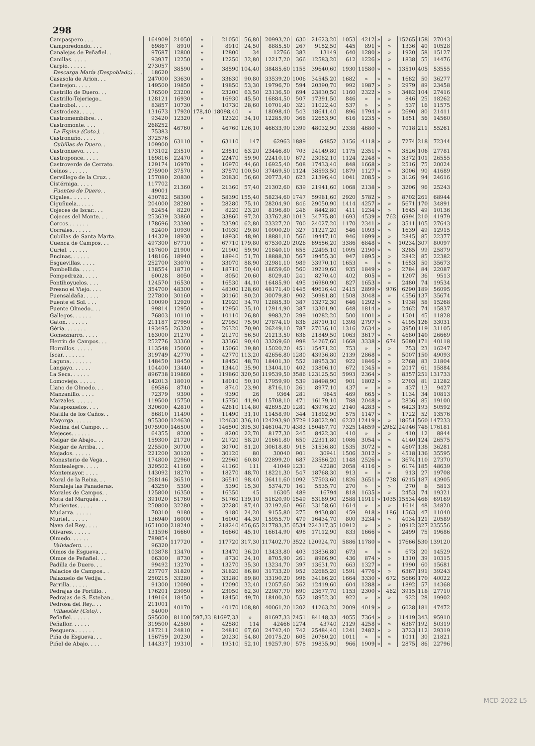298
| Campaspero . . . | 164909 | 21050 | » | 21050 | 56,80 | 20993,20 | 630 | 21623,20 | 1053 | 4212 | » | » | 15265 | 158 | 27043 |
| Camporedondo. . . . | 69867 | 8910 | » | 8910 | 24,50 | 8885,50 | 267 | 9152,50 | 445 | 891 | » | » | 1336 | 40 | 10528 |
| Canalejas de Peñafiel. . | 97687 | 12800 | » | 12800 | 34 | 12766 | 383 | 13149 | 640 | 1280 | » | » | 1920 | 58 | 15127 |
| Canillas. . . . . | 93937 | 12250 | » | 12250 | 32,80 | 12217,20 | 366 | 12583,20 | 612 | 1226 | » | » | 1838 | 55 | 14476 |
| Carpio. . . . . . | 273057 | 38590 | » | 38590 | 104,40 | 38485,60 | 1155 | 39640,60 | 1930 | 11580 | » | » | 13510 | 405 | 53555 |
| Descarga María (Despoblado) . . . | 18620 | | | | | | | | | | | | | | |
| Casasola de Arion. . . | 247000 | 33630 | » | 33630 | 90,80 | 33539,20 | 1006 | 34545,20 | 1682 | » | » | » | 1682 | 50 | 36277 |
| Castrejon. . . . . | 149500 | 19850 | » | 19850 | 53,30 | 19796,70 | 594 | 20390,70 | 992 | 1987 | » | » | 2979 | 89 | 23458 |
| Castrillo de Duero. . . | 176500 | 23200 | » | 23200 | 63,50 | 23136,50 | 694 | 23830,50 | 1160 | 2322 | » | » | 3482 | 104 | 27416 |
| Castrillo-Tejeriego.. | 128121 | 16930 | » | 16930 | 45,50 | 16884,50 | 507 | 17391,50 | 846 | » | » | » | 846 | 25 | 18262 |
| Castrobol. . . . . | 83857 | 10730 | » | 10730 | 28,60 | 10701,40 | 321 | 11022,40 | 537 | » | » | » | 537 | 16 | 11575 |
| Castrodeza. . . . . | 131673 | 17920 | 178,40 | 18098,40 | » | 18098,40 | 543 | 18641,40 | 896 | 1794 | » | » | 2690 | 80 | 21411 |
| Castromembibre. . . | 93420 | 12320 | » | 12320 | 34,10 | 12285,90 | 368 | 12653,90 | 616 | 1235 | » | » | 1851 | 56 | 14560 |
| Castromonte. . . . | 268252 | 46760 | » | 46760 | 126,10 | 46633,90 | 1399 | 48032,90 | 2338 | 4680 | » | » | 7018 | 211 | 55261 |
| La Espina (Coto.) . . | 75383 | | | | | | | | | | | | | | |
| Castronuño. . . . . | 372576 | 63110 | » | 63110 | 147 | 62963 | 1889 | 64852 | 3156 | 4118 | » | » | 7274 | 218 | 72344 |
| Cubillas de Duero . . | 109900 | | | | | | | | | | | | | | |
| Castronuevo. . . . . | 173102 | 23510 | » | 23510 | 63,20 | 23446,80 | 703 | 24149,80 | 1175 | 2351 | » | » | 3526 | 106 | 27781 |
| Castroponce. . . . . | 169816 | 22470 | » | 22470 | 59,90 | 22410,10 | 672 | 23082,10 | 1124 | 2248 | » | » | 3372 | 101 | 26555 |
| Castroverde de Cerrato. | 129174 | 16970 | » | 16970 | 44,60 | 16925,40 | 508 | 17433,40 | 848 | 1668 | » | » | 2516 | 75 | 20024 |
| Ceinos . . . . . . | 275900 | 37570 | » | 37570 | 100,50 | 37469,50 | 1124 | 38593,50 | 1879 | 1127 | » | » | 3006 | 90 | 41689 |
| Cervillego de la Cruz. . | 157080 | 20830 | » | 20830 | 56,60 | 20773,40 | 623 | 21396,40 | 1041 | 2085 | » | » | 3126 | 94 | 24616 |
| Cistérniga. . . . . | 117702 | 21360 | » | 21360 | 57,40 | 21302,60 | 639 | 21941,60 | 1068 | 2138 | » | » | 3206 | 96 | 25243 |
| Fuentes de Duero . . | 49001 | | | | | | | | | | | | | | |
| Cigales.. . . . . . | 430782 | 58390 | » | 58390 | 155,40 | 58234,60 | 1747 | 59981,60 | 2920 | 5782 | » | » | 8702 | 261 | 68944 |
| Ciguñuela.. . . . . | 204000 | 28280 | » | 28280 | 75,10 | 28204,90 | 846 | 29050,90 | 1414 | 4257 | » | » | 5671 | 170 | 34891 |
| Cojeces de Iscar.. . . | 62454 | 8220 | » | 8220 | 23,20 | 8196,80 | 246 | 8442,80 | 411 | 1234 | » | » | 1645 | 49 | 10136 |
| Cojeces del Monte. . . | 253639 | 33860 | » | 33860 | 97,20 | 33762,80 | 1013 | 34775,80 | 1693 | 4539 | » | 762 | 6994 | 210 | 41979 |
| Corcos.. . . . . . | 178696 | 23390 | » | 23390 | 62,80 | 23327,20 | 700 | 24027,20 | 1170 | 2341 | » | » | 3511 | 105 | 27643 |
| Corrales. . . . . . | 82400 | 10930 | » | 10930 | 29,80 | 10900,20 | 327 | 11227,20 | 546 | 1093 | » | » | 1639 | 49 | 12915 |
| Cubillas de Santa Marta. | 144329 | 18930 | » | 18930 | 48,90 | 18881,10 | 566 | 19447,10 | 946 | 1899 | » | » | 2845 | 85 | 22377 |
| Cuenca de Campos. . . | 497300 | 67710 | » | 67710 | 179,80 | 67530,20 | 2026 | 69556,20 | 3386 | 6848 | » | » | 10234 | 307 | 80097 |
| Curiel. . . . . . . | 167600 | 21900 | » | 21900 | 59,90 | 21840,10 | 655 | 22495,10 | 1095 | 2190 | » | » | 3285 | 99 | 25879 |
| Encinas. . . . . . | 148166 | 18940 | » | 18940 | 51,70 | 18888,30 | 567 | 19455,30 | 947 | 1895 | » | » | 2842 | 85 | 22382 |
| Esguevillas. . . . . | 252700 | 33070 | » | 33070 | 88,90 | 32981,10 | 989 | 33970,10 | 1653 | » | » | » | 1653 | 50 | 35673 |
| Fombellida. . . . . | 138554 | 18710 | » | 18710 | 50,40 | 18659,60 | 560 | 19219,60 | 935 | 1849 | » | » | 2784 | 84 | 22087 |
| Fompedraza. . . . . | 60028 | 8050 | » | 8050 | 20,60 | 8029,40 | 241 | 8270,40 | 402 | 805 | » | » | 1207 | 36 | 9513 |
| Fontihoyuelos. . . . | 124570 | 16530 | » | 16530 | 44,10 | 16485,90 | 495 | 16980,90 | 827 | 1653 | » | » | 2480 | 74 | 19534 |
| Fresno el Viejo. . . . | 354700 | 48300 | » | 48300 | 128,60 | 48171,40 | 1445 | 49616,40 | 2415 | 2899 | » | 976 | 6290 | 189 | 56095 |
| Fuensaldaña. . . . . | 227800 | 30160 | » | 30160 | 80,20 | 30079,80 | 902 | 30981,80 | 1508 | 3048 | » | » | 4556 | 137 | 35674 |
| Fuente el Sol. . . . | 100090 | 12920 | » | 12920 | 34,70 | 12885,30 | 387 | 13272,30 | 646 | 1292 | » | » | 1938 | 58 | 15268 |
| Fuente Olmedo.. . . | 99814 | 12950 | » | 12950 | 35,10 | 12914,90 | 387 | 13301,90 | 648 | 1814 | » | » | 2462 | 74 | 15837 |
| Gallegos. . . . . . | 76803 | 10110 | » | 10110 | 26,80 | 9983,20 | 299 | 10282,20 | 500 | 1001 | » | » | 1501 | 45 | 11828 |
| Gaton. . . . . . . | 211187 | 27950 | » | 27950 | 75,90 | 27874,10 | 836 | 28710,10 | 1398 | 2797 | » | » | 4195 | 126 | 33031 |
| Géria. . . . . . . | 193495 | 26320 | » | 26320 | 70,90 | 26249,10 | 787 | 27036,10 | 1316 | 2634 | » | » | 3950 | 119 | 31105 |
| Gomeznarro. . . . . | 163000 | 21270 | » | 21270 | 56,50 | 21213,50 | 636 | 21849,50 | 1063 | 3617 | » | » | 4680 | 140 | 26669 |
| Herrin de Campos. . . | 252776 | 33360 | » | 33360 | 90,40 | 33269,60 | 998 | 34267,60 | 1668 | 3338 | » | 674 | 5680 | 171 | 40118 |
| Hornillos. . . . . . | 113548 | 15060 | » | 15060 | 39,80 | 15020,20 | 451 | 15471,20 | 753 | » | » | » | 753 | 23 | 16247 |
| Iscar. . . . . . . | 319749 | 42770 | » | 42770 | 113,20 | 42656,80 | 1280 | 43936,80 | 2139 | 2868 | » | » | 5007 | 150 | 49093 |
| Laguna. . . . . . . | 148450 | 18450 | » | 18450 | 48,70 | 18401,30 | 552 | 18953,30 | 922 | 1846 | » | » | 2768 | 83 | 21804 |
| Langayo. . . . . . | 104400 | 13440 | » | 13440 | 35,90 | 13404,10 | 402 | 13806,10 | 672 | 1345 | » | » | 2017 | 61 | 15884 |
| La Seca. . . . . . | 896738 | 119860 | » | 119860 | 320,50 | 119539,50 | 3586 | 123125,50 | 5993 | 2364 | » | » | 8357 | 251 | 131733 |
| Lomoviejo. . . . . . | 142013 | 18010 | » | 18010 | 50,10 | 17959,90 | 539 | 18498,90 | 901 | 1802 | » | » | 2703 | 81 | 21282 |
| Llano de Olmedo. . . | 69586 | 8740 | » | 8740 | 23,90 | 8716,10 | 261 | 8977,10 | 437 | » | » | » | 437 | 13 | 9427 |
| Manzanillo. . . . . | 72379 | 9390 | » | 9390 | 26 | 9364 | 281 | 9645 | 469 | 665 | » | » | 1134 | 34 | 10813 |
| Marzales. . . . . . | 119500 | 15750 | » | 15750 | 41,90 | 15708,10 | 471 | 16179,10 | 788 | 2048 | » | » | 2836 | 85 | 19100 |
| Matapozuelos. . . . | 320600 | 42810 | » | 42810 | 114,80 | 42695,20 | 1281 | 43976,20 | 2140 | 4283 | » | » | 6423 | 193 | 50592 |
| Matilla de los Caños. . | 86810 | 11490 | » | 11490 | 31,10 | 11458,90 | 344 | 11802,90 | 575 | 1147 | » | » | 1722 | 52 | 13576 |
| Mayorga. . . . . . | 955300 | 124630 | » | 124630 | 336,10 | 124293,90 | 3729 | 128022,90 | 6232 | 12419 | » | » | 18651 | 560 | 147233 |
| Medina del Campo. . . | 1075900 | 146500 | » | 146500 | 395,30 | 146104,70 | 4383 | 150487,70 | 7325 | 14659 | » | 2962 | 24946 | 748 | 176181 |
| Mejeces. . . . . . | 64355 | 8200 | » | 8200 | 22,70 | 8177,30 | 245 | 8422,30 | 410 | » | » | » | 410 | 12 | 8844 |
| Melgar de Abajo.. . . | 159300 | 21720 | » | 21720 | 58,20 | 21661,80 | 650 | 22311,80 | 1086 | 3054 | » | » | 4140 | 124 | 26575 |
| Melgar de Arriba. . . | 225500 | 30700 | » | 30700 | 81,20 | 30618,80 | 918 | 31536,80 | 1535 | 3072 | » | » | 4607 | 138 | 36281 |
| Mojados. . . . . . | 221200 | 30120 | » | 30120 | 80 | 30040 | 901 | 30941 | 1506 | 3012 | » | » | 4518 | 136 | 35595 |
| Monasterio de Vega. . | 174800 | 22960 | » | 22960 | 60,80 | 22899,20 | 687 | 23586,20 | 1148 | 2526 | » | » | 3674 | 110 | 27370 |
| Montealegre. . . . . | 329502 | 41160 | » | 41160 | 111 | 41049 | 1231 | 42280 | 2058 | 4116 | » | » | 6174 | 185 | 48639 |
| Montemayor. . . . . | 143092 | 18270 | » | 18270 | 48,70 | 18221,30 | 547 | 18768,30 | 913 | » | » | » | 913 | 27 | 19708 |
| Moral de la Reina. . . | 268146 | 36510 | » | 36510 | 98,40 | 36411,60 | 1092 | 37503,60 | 1826 | 3651 | » | 738 | 6215 | 187 | 43905 |
| Moraleja las Panaderas. | 43250 | 5390 | » | 5390 | 15,30 | 5374,70 | 161 | 5535,70 | 270 | » | » | » | 270 | 8 | 5813 |
| Morales de Campos. . | 125800 | 16350 | » | 16350 | 45 | 16305 | 489 | 16794 | 818 | 1635 | » | » | 2453 | 74 | 19321 |
| Mota del Marqués. . . | 391020 | 51760 | » | 51760 | 139,10 | 51620,90 | 1549 | 53169,90 | 2588 | 11911 | » | 1035 | 15534 | 466 | 69169 |
| Mucientes. . . . . | 250800 | 32280 | » | 32280 | 87,40 | 32192,60 | 966 | 33158,60 | 1614 | » | » | » | 1614 | 48 | 34820 |
| Mudarra. . . . . . | 70310 | 9180 | » | 9180 | 24,20 | 9155,80 | 275 | 9430,80 | 459 | 918 | » | 186 | 1563 | 47 | 11040 |
| Muriel.. . . . . . | 136940 | 16000 | » | 16000 | 44,30 | 15955,70 | 479 | 16434,70 | 800 | 3234 | » | » | 4034 | 121 | 20589 |
| Nava del Rey.. . . . | 1651000 | 218240 | » | 218240 | 456,65 | 217783,35 | 6534 | 224317,35 | 10912 | » | » | » | 10912 | 327 | 235556 |
| Olivares. . . . . . | 131596 | 16660 | » | 16660 | 45,10 | 16614,90 | 498 | 17112,90 | 833 | 1666 | » | » | 2499 | 75 | 19686 |
| Olmedo. . . . . . | 789854 | 117720 | » | 117720 | 317,30 | 117402,70 | 3522 | 120924,70 | 5886 | 11780 | » | » | 17666 | 530 | 139120 |
| Valviadero . . . . | 96320 | | | | | | | | | | | | | | |
| Olmos de Esgueva. . . | 103878 | 13470 | » | 13470 | 36,20 | 13433,80 | 403 | 13836,80 | 673 | » | » | » | 673 | 20 | 14529 |
| Olmos de Peñafiel. . . | 66300 | 8730 | » | 8730 | 24,10 | 8705,90 | 261 | 8966,90 | 436 | 874 | » | » | 1310 | 39 | 10315 |
| Padilla de Duero. . . | 99492 | 13270 | » | 13270 | 35,30 | 13234,70 | 397 | 13631,70 | 663 | 1327 | » | » | 1990 | 60 | 15681 |
| Palacios de Campos.. . | 237707 | 31820 | » | 31820 | 86,80 | 31733,20 | 952 | 32685,20 | 1591 | 4776 | » | » | 6367 | 191 | 39243 |
| Palazuelo de Vedija. . | 250215 | 33280 | » | 33280 | 89,80 | 33190,20 | 996 | 34186,20 | 1664 | 3330 | » | 672 | 5666 | 170 | 40022 |
| Parrilla. . . . . . | 91300 | 12090 | » | 12090 | 32,40 | 12057,60 | 362 | 12419,60 | 604 | 1288 | » | » | 1892 | 57 | 14368 |
| Pedrajas de Portillo. . | 176201 | 23050 | » | 23050 | 62,30 | 22987,70 | 690 | 23677,70 | 1153 | 2300 | » | 462 | 3915 | 118 | 27710 |
| Pedrajas de S. Esteban.. | 149164 | 18450 | » | 18450 | 49,70 | 18400,30 | 552 | 18952,30 | 922 | » | » | » | 922 | 28 | 19902 |
| Pedrosa del Rey.. . . | 211001 | 40170 | » | 40170 | 108,80 | 40061,20 | 1202 | 41263,20 | 2009 | 4019 | » | » | 6028 | 181 | 47472 |
| Villaestér (Coto) . . | 84000 | | | | | | | | | | | | | | |
| Peñafiel. . . . . . | 595600 | 81100 | 597,33 | 81697,33 | » | 81697,33 | 2451 | 84148,33 | 4055 | 7364 | » | » | 11419 | 343 | 95910 |
| Peñaflor. . . . . . | 319500 | 42580 | » | 42580 | 114 | 42466 | 1274 | 43740 | 2129 | 4258 | » | » | 6387 | 192 | 50319 |
| Pesquera.. . . . . . | 187211 | 24810 | » | 24810 | 67,60 | 24742,40 | 742 | 25484,40 | 1241 | 2482 | » | » | 3723 | 112 | 29319 |
| Piña de Esgueva. . . | 156759 | 20230 | » | 20230 | 54,80 | 20175,20 | 605 | 20780,20 | 1011 | » | » | » | 1011 | 30 | 21821 |
| Piñel de Abajo. . . . | 144337 | 19310 | » | 19310 | 52,10 | 19257,90 | 578 | 19835,90 | 966 | 1909 | » | » | 2875 | 86 | 22796 |
MCD 2022 L5